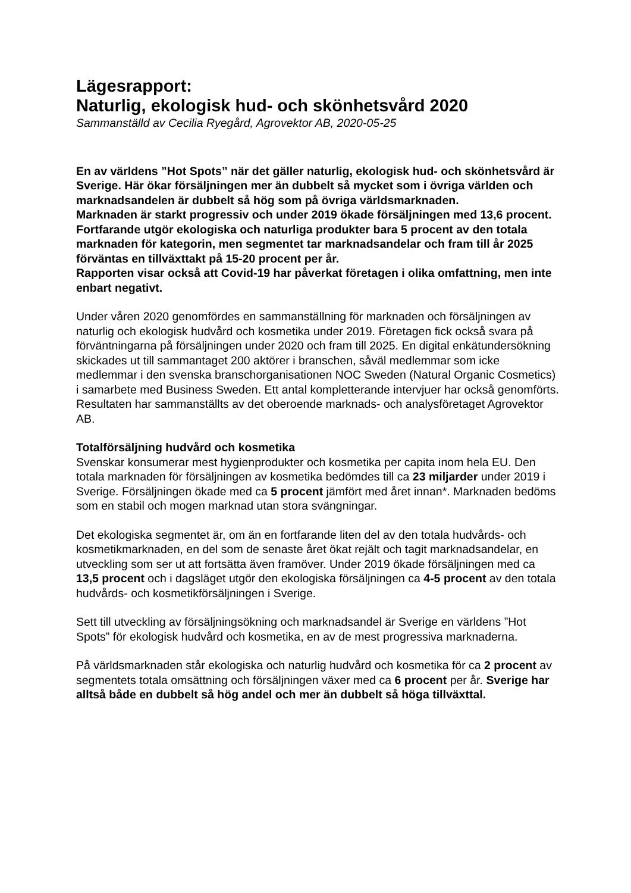Lägesrapport:
Naturlig, ekologisk hud- och skönhetsvård 2020
Sammanställd av Cecilia Ryegård, Agrovektor AB, 2020-05-25
En av världens ”Hot Spots” när det gäller naturlig, ekologisk hud- och skönhetsvård är Sverige. Här ökar försäljningen mer än dubbelt så mycket som i övriga världen och marknadsandelen är dubbelt så hög som på övriga världsmarknaden.
Marknaden är starkt progressiv och under 2019 ökade försäljningen med 13,6 procent.
Fortfarande utgör ekologiska och naturliga produkter bara 5 procent av den totala marknaden för kategorin, men segmentet tar marknadsandelar och fram till år 2025 förväntas en tillväxttakt på 15-20 procent per år.
Rapporten visar också att Covid-19 har påverkat företagen i olika omfattning, men inte enbart negativt.
Under våren 2020 genomfördes en sammanställning för marknaden och försäljningen av naturlig och ekologisk hudvård och kosmetika under 2019. Företagen fick också svara på förväntningarna på försäljningen under 2020 och fram till 2025. En digital enkätundersökning skickades ut till sammantaget 200 aktörer i branschen, såväl medlemmar som icke medlemmar i den svenska branschorganisationen NOC Sweden (Natural Organic Cosmetics) i samarbete med Business Sweden. Ett antal kompletterande intervjuer har också genomförts. Resultaten har sammanställts av det oberoende marknads- och analysföretaget Agrovektor AB.
Totalförsäljning hudvård och kosmetika
Svenskar konsumerar mest hygienprodukter och kosmetika per capita inom hela EU. Den totala marknaden för försäljningen av kosmetika bedömdes till ca 23 miljarder under 2019 i Sverige. Försäljningen ökade med ca 5 procent jämfört med året innan*. Marknaden bedöms som en stabil och mogen marknad utan stora svängningar.
Det ekologiska segmentet är, om än en fortfarande liten del av den totala hudvårds- och kosmetikmarknaden, en del som de senaste året ökat rejält och tagit marknadsandelar, en utveckling som ser ut att fortsätta även framöver. Under 2019 ökade försäljningen med ca 13,5 procent och i dagsläget utgör den ekologiska försäljningen ca 4-5 procent av den totala hudvårds- och kosmetikförsäljningen i Sverige.
Sett till utveckling av försäljningsökning och marknadsandel är Sverige en världens ”Hot Spots” för ekologisk hudvård och kosmetika, en av de mest progressiva marknaderna.
På världsmarknaden står ekologiska och naturlig hudvård och kosmetika för ca 2 procent av segmentets totala omsättning och försäljningen växer med ca 6 procent per år. Sverige har alltså både en dubbelt så hög andel och mer än dubbelt så höga tillväxttal.